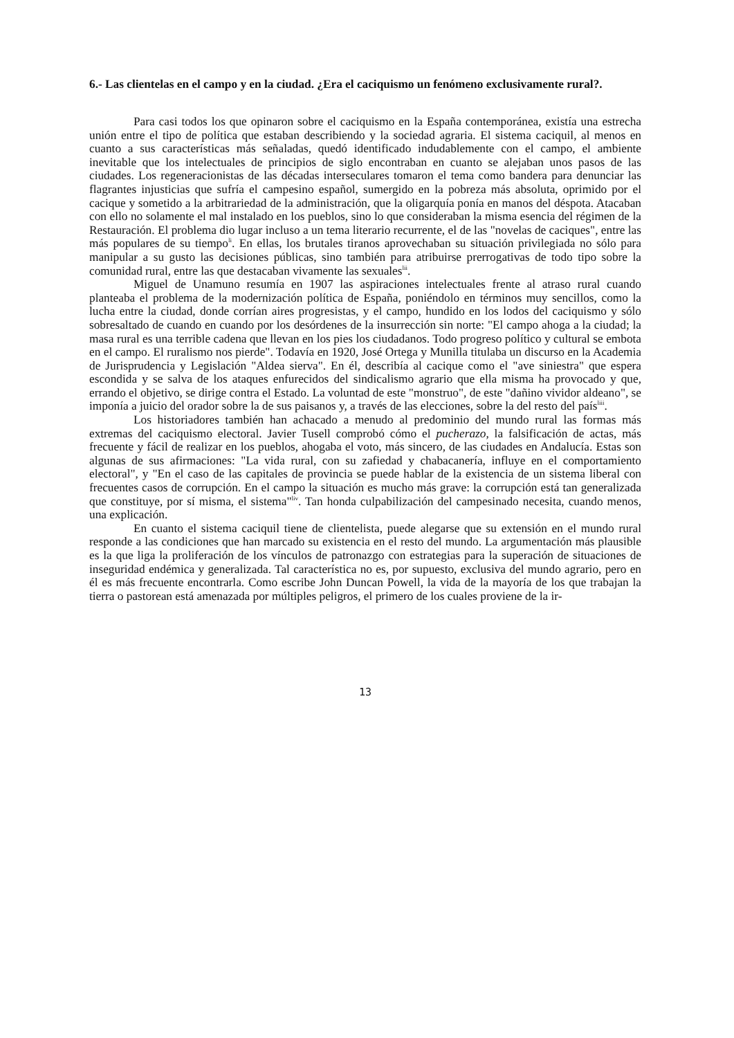6.- Las clientelas en el campo y en la ciudad. ¿Era el caciquismo un fenómeno exclusivamente rural?.
Para casi todos los que opinaron sobre el caciquismo en la España contemporánea, existía una estrecha unión entre el tipo de política que estaban describiendo y la sociedad agraria. El sistema caciquil, al menos en cuanto a sus características más señaladas, quedó identificado indudablemente con el campo, el ambiente inevitable que los intelectuales de principios de siglo encontraban en cuanto se alejaban unos pasos de las ciudades. Los regeneracionistas de las décadas interseculares tomaron el tema como bandera para denunciar las flagrantes injusticias que sufría el campesino español, sumergido en la pobreza más absoluta, oprimido por el cacique y sometido a la arbitrariedad de la administración, que la oligarquía ponía en manos del déspota. Atacaban con ello no solamente el mal instalado en los pueblos, sino lo que consideraban la misma esencia del régimen de la Restauración. El problema dio lugar incluso a un tema literario recurrente, el de las "novelas de caciques", entre las más populares de su tiempo<sup>li</sup>. En ellas, los brutales tiranos aprovechaban su situación privilegiada no sólo para manipular a su gusto las decisiones públicas, sino también para atribuirse prerrogativas de todo tipo sobre la comunidad rural, entre las que destacaban vivamente las sexuales<sup>lii</sup>.
Miguel de Unamuno resumía en 1907 las aspiraciones intelectuales frente al atraso rural cuando planteaba el problema de la modernización política de España, poniéndolo en términos muy sencillos, como la lucha entre la ciudad, donde corrían aires progresistas, y el campo, hundido en los lodos del caciquismo y sólo sobresaltado de cuando en cuando por los desórdenes de la insurrección sin norte: "El campo ahoga a la ciudad; la masa rural es una terrible cadena que llevan en los pies los ciudadanos. Todo progreso político y cultural se embota en el campo. El ruralismo nos pierde". Todavía en 1920, José Ortega y Munilla titulaba un discurso en la Academia de Jurisprudencia y Legislación "Aldea sierva". En él, describía al cacique como el "ave siniestra" que espera escondida y se salva de los ataques enfurecidos del sindicalismo agrario que ella misma ha provocado y que, errando el objetivo, se dirige contra el Estado. La voluntad de este "monstruo", de este "dañino vividor aldeano", se imponía a juicio del orador sobre la de sus paisanos y, a través de las elecciones, sobre la del resto del país<sup>liii</sup>.
Los historiadores también han achacado a menudo al predominio del mundo rural las formas más extremas del caciquismo electoral. Javier Tusell comprobó cómo el pucherazo, la falsificación de actas, más frecuente y fácil de realizar en los pueblos, ahogaba el voto, más sincero, de las ciudades en Andalucía. Estas son algunas de sus afirmaciones: "La vida rural, con su zafiedad y chabacanería, influye en el comportamiento electoral", y "En el caso de las capitales de provincia se puede hablar de la existencia de un sistema liberal con frecuentes casos de corrupción. En el campo la situación es mucho más grave: la corrupción está tan generalizada que constituye, por sí misma, el sistema"<sup>liv</sup>. Tan honda culpabilización del campesinado necesita, cuando menos, una explicación.
En cuanto el sistema caciquil tiene de clientelista, puede alegarse que su extensión en el mundo rural responde a las condiciones que han marcado su existencia en el resto del mundo. La argumentación más plausible es la que liga la proliferación de los vínculos de patronazgo con estrategias para la superación de situaciones de inseguridad endémica y generalizada. Tal característica no es, por supuesto, exclusiva del mundo agrario, pero en él es más frecuente encontrarla. Como escribe John Duncan Powell, la vida de la mayoría de los que trabajan la tierra o pastorean está amenazada por múltiples peligros, el primero de los cuales proviene de la ir-
13